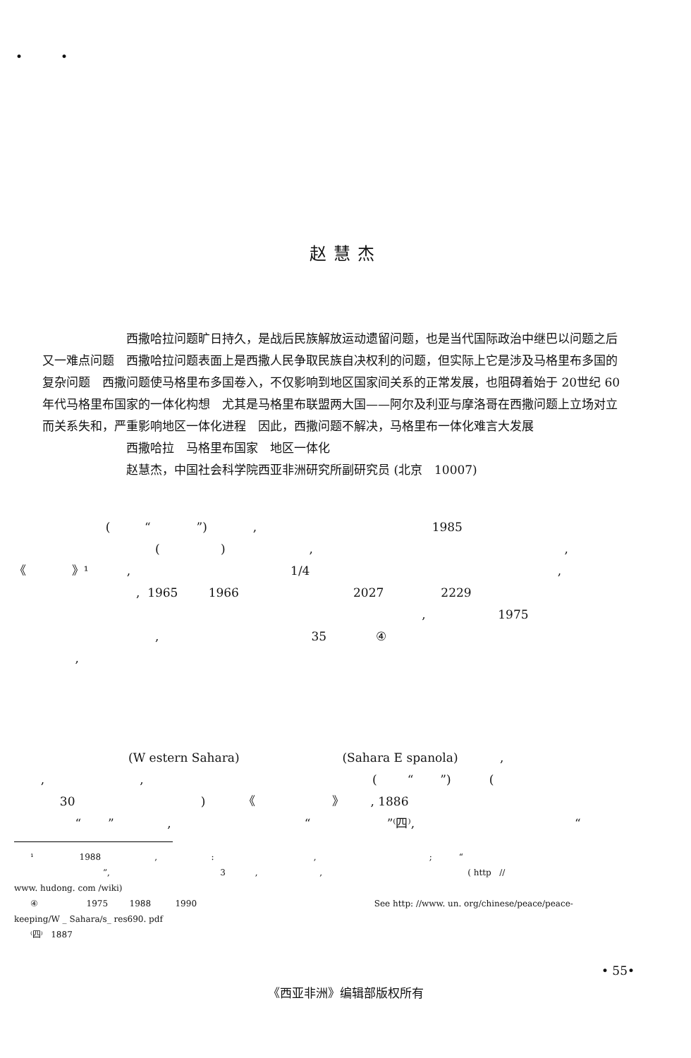• •
赵慧杰
　　　　　　　西撒哈拉问题旷日持久，是战后民族解放运动遗留问题，也是当代国际政治中继巴以问题之后又一难点问题　西撒哈拉问题表面上是西撒人民争取民族自决权利的问题，但实际上它是涉及马格里布多国的复杂问题　西撒问题使马格里布多国卷入，不仅影响到地区国家间关系的正常发展，也阻碍着始于 20世纪 60年代马格里布国家的一体化构想　尤其是马格里布联盟两大国——阿尔及利亚与摩洛哥在西撒问题上立场对立而关系失和，严重影响地区一体化进程　因此，西撒问题不解决，马格里布一体化难言大发展
　　　　　　　西撒哈拉　马格里布国家　地区一体化
　　　　　　　赵慧杰，中国社会科学院西亚非洲研究所副研究员 (北京　10007)
( “ ”) , 1985 ( ) , , 《 》¹ , 1/4 , , 1965 1966 2027 2229 , 1975 , 35 ④ ,
(W estern Sahara) (Sahara E spanola) , , , ( “ ”) ( 30 ) 《 》 , 1886 “ ” , “ ”⁽四⁾, “
¹ 1988 , : , ; “ ”, 3 , , ( http // www. hudong. com /wiki) ④ 1975 1988 1990 See http: //www. un. org/chinese/peace/peace- keeping/W _ Sahara/s_ res690. pdf ⁽四⁾ 1887
• 55•
《西亚非洲》编辑部版权所有